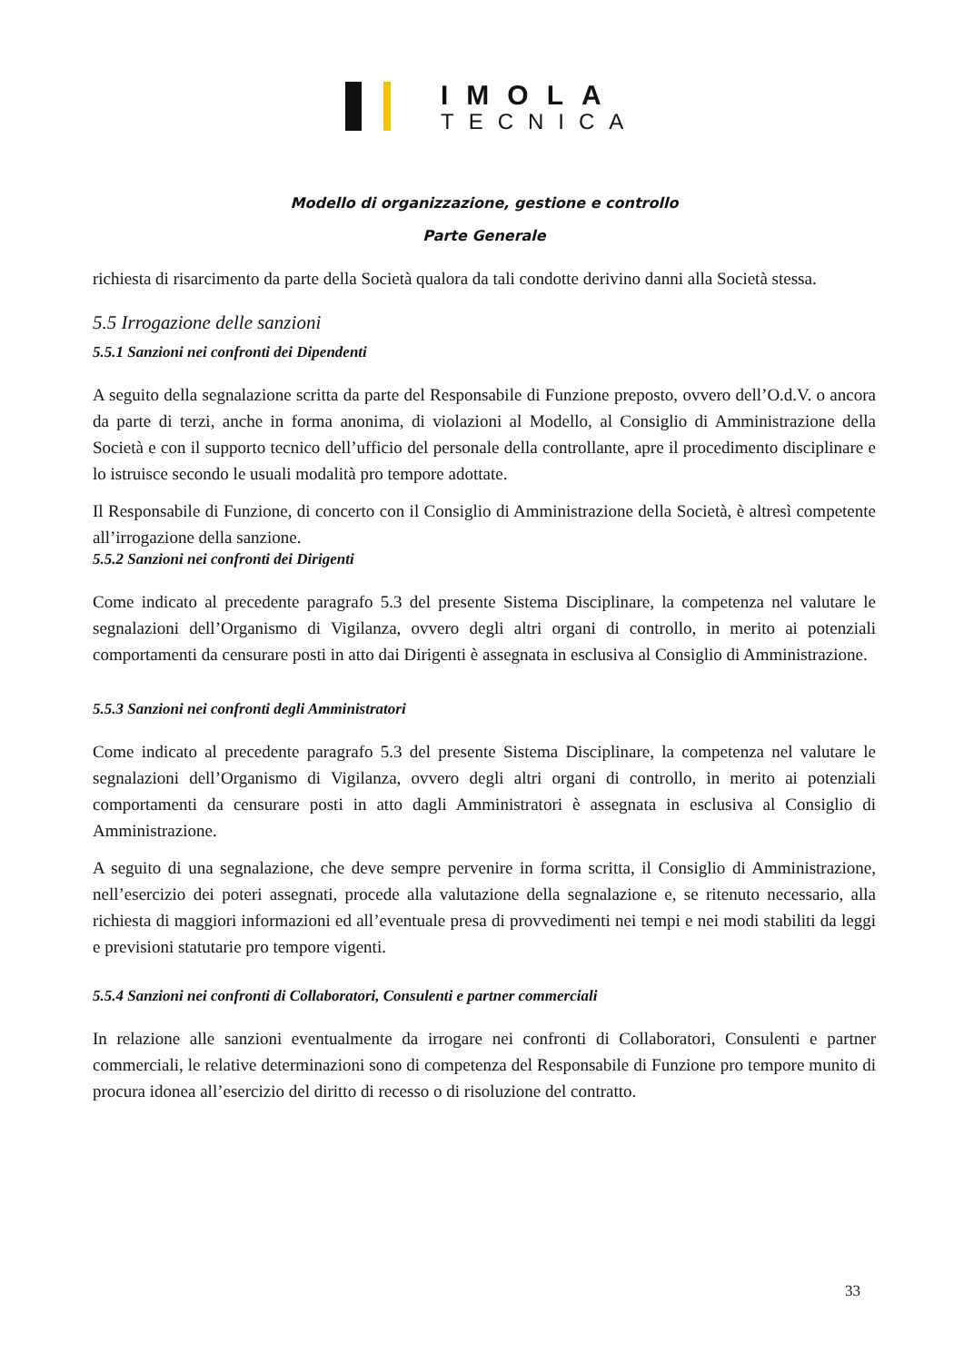IMOLA
TECNICA
Modello di organizzazione, gestione e controllo
Parte Generale
richiesta di risarcimento da parte della Società qualora da tali condotte derivino danni alla Società stessa.
5.5 Irrogazione delle sanzioni
5.5.1 Sanzioni nei confronti dei Dipendenti
A seguito della segnalazione scritta da parte del Responsabile di Funzione preposto, ovvero dell’O.d.V. o ancora da parte di terzi, anche in forma anonima, di violazioni al Modello, al Consiglio di Amministrazione della Società e con il supporto tecnico dell’ufficio del personale della controllante, apre il procedimento disciplinare e lo istruisce secondo le usuali modalità pro tempore adottate.
Il Responsabile di Funzione, di concerto con il Consiglio di Amministrazione della Società, è altresì competente all’irrogazione della sanzione.
5.5.2 Sanzioni nei confronti dei Dirigenti
Come indicato al precedente paragrafo 5.3 del presente Sistema Disciplinare, la competenza nel valutare le segnalazioni dell’Organismo di Vigilanza, ovvero degli altri organi di controllo, in merito ai potenziali comportamenti da censurare posti in atto dai Dirigenti è assegnata in esclusiva al Consiglio di Amministrazione.
5.5.3 Sanzioni nei confronti degli Amministratori
Come indicato al precedente paragrafo 5.3 del presente Sistema Disciplinare, la competenza nel valutare le segnalazioni dell’Organismo di Vigilanza, ovvero degli altri organi di controllo, in merito ai potenziali comportamenti da censurare posti in atto dagli Amministratori è assegnata in esclusiva al Consiglio di Amministrazione.
A seguito di una segnalazione, che deve sempre pervenire in forma scritta, il Consiglio di Amministrazione, nell’esercizio dei poteri assegnati, procede alla valutazione della segnalazione e, se ritenuto necessario, alla richiesta di maggiori informazioni ed all’eventuale presa di provvedimenti nei tempi e nei modi stabiliti da leggi e previsioni statutarie pro tempore vigenti.
5.5.4 Sanzioni nei confronti di Collaboratori, Consulenti e partner commerciali
In relazione alle sanzioni eventualmente da irrogare nei confronti di Collaboratori, Consulenti e partner commerciali, le relative determinazioni sono di competenza del Responsabile di Funzione pro tempore munito di procura idonea all’esercizio del diritto di recesso o di risoluzione del contratto.
33